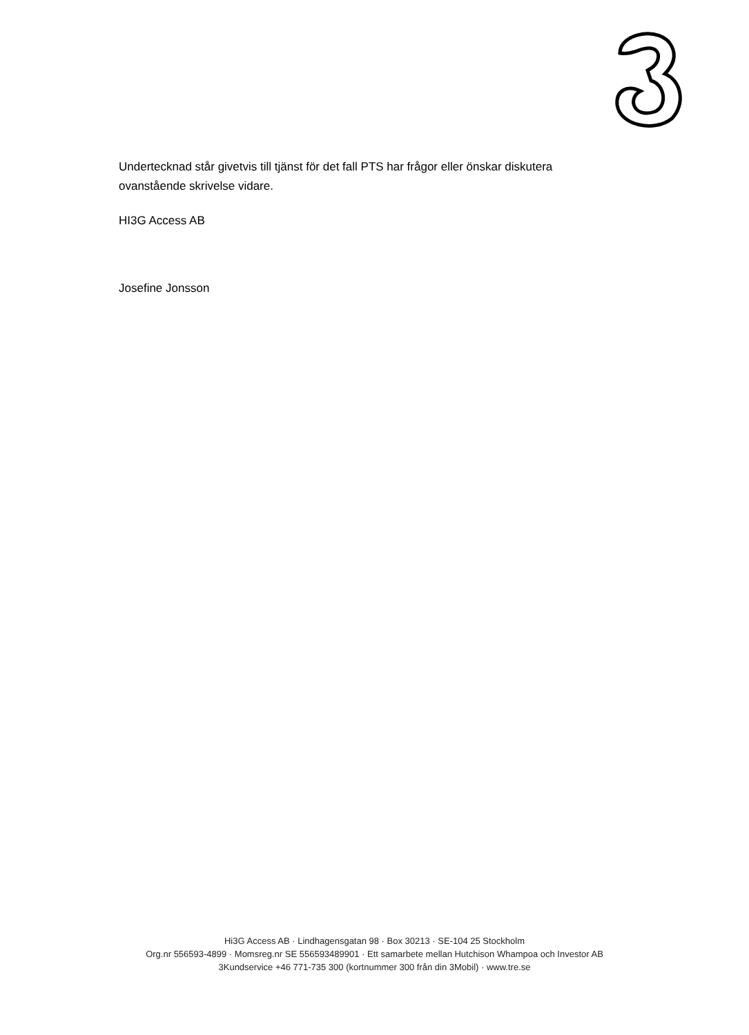Undertecknad står givetvis till tjänst för det fall PTS har frågor eller önskar diskutera ovanstående skrivelse vidare.
HI3G Access AB
Josefine Jonsson
Hi3G Access AB · Lindhagensgatan 98 · Box 30213 · SE-104 25 Stockholm
Org.nr 556593-4899 · Momsreg.nr SE 556593489901 · Ett samarbete mellan Hutchison Whampoa och Investor AB
3Kundservice +46 771-735 300 (kortnummer 300 från din 3Mobil) · www.tre.se